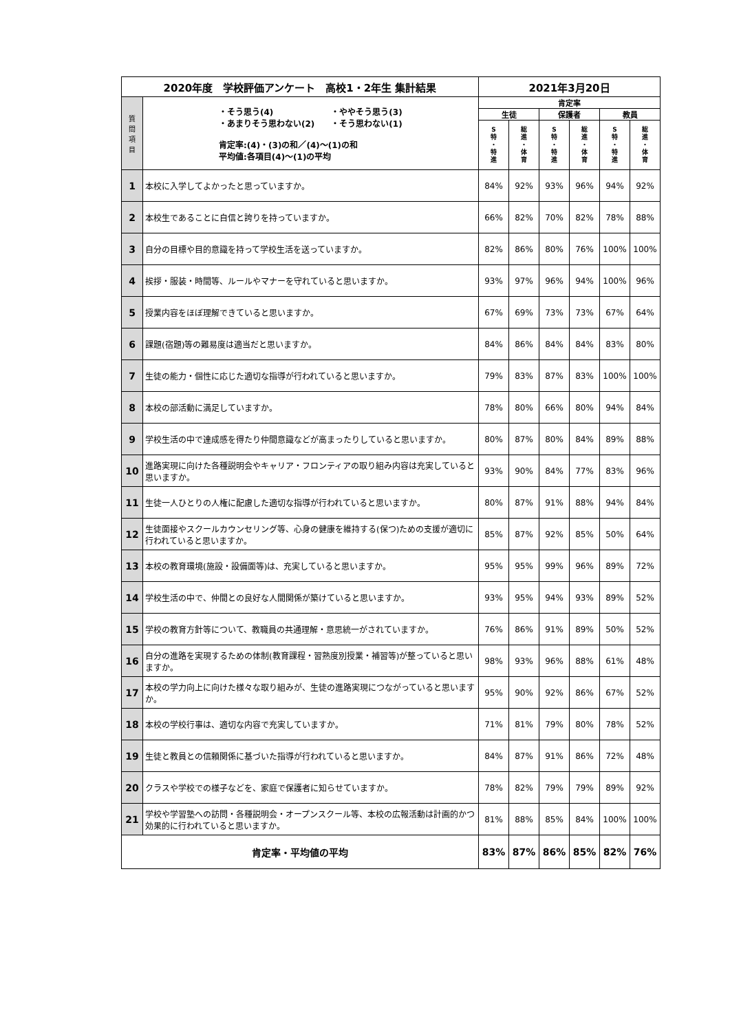| 2020年度 学校評価アンケート 高校1・2年生 集計結果 | | 2021年3月20日 | | | | | |
| --- | --- | --- | --- | --- | --- | --- | --- |
| 質 問 項 目 | ・そう思う(4) ・ややそう思う(3) ・あまりそう思わない(2) ・そう思わない(1) 肯定率:(4)・(3)の和／(4)～(1)の和 平均値:各項目(4)～(1)の平均 | 肯定率 | | | | | |
| | | 生徒 | | 保護者 | | 教員 | |
| | | S 特 ・ 特 進 | 総 進 ・ 体 育 | S 特 ・ 特 進 | 総 進 ・ 体 育 | S 特 ・ 特 進 | 総 進 ・ 体 育 |
| 1 | 本校に入学してよかったと思っていますか。 | 84% | 92% | 93% | 96% | 94% | 92% |
| 2 | 本校生であることに自信と誇りを持っていますか。 | 66% | 82% | 70% | 82% | 78% | 88% |
| 3 | 自分の目標や目的意識を持って学校生活を送っていますか。 | 82% | 86% | 80% | 76% | 100% | 100% |
| 4 | 挨拶・服装・時間等、ルールやマナーを守れていると思いますか。 | 93% | 97% | 96% | 94% | 100% | 96% |
| 5 | 授業内容をほぼ理解できていると思いますか。 | 67% | 69% | 73% | 73% | 67% | 64% |
| 6 | 課題(宿題)等の難易度は適当だと思いますか。 | 84% | 86% | 84% | 84% | 83% | 80% |
| 7 | 生徒の能力・個性に応じた適切な指導が行われていると思いますか。 | 79% | 83% | 87% | 83% | 100% | 100% |
| 8 | 本校の部活動に満足していますか。 | 78% | 80% | 66% | 80% | 94% | 84% |
| 9 | 学校生活の中で達成感を得たり仲間意識などが高まったりしていると思いますか。 | 80% | 87% | 80% | 84% | 89% | 88% |
| 10 | 進路実現に向けた各種説明会やキャリア・フロンティアの取り組み内容は充実していると思いますか。 | 93% | 90% | 84% | 77% | 83% | 96% |
| 11 | 生徒一人ひとりの人権に配慮した適切な指導が行われていると思いますか。 | 80% | 87% | 91% | 88% | 94% | 84% |
| 12 | 生徒面接やスクールカウンセリング等、心身の健康を維持する(保つ)ための支援が適切に行われていると思いますか。 | 85% | 87% | 92% | 85% | 50% | 64% |
| 13 | 本校の教育環境(施設・設備面等)は、充実していると思いますか。 | 95% | 95% | 99% | 96% | 89% | 72% |
| 14 | 学校生活の中で、仲間との良好な人間関係が築けていると思いますか。 | 93% | 95% | 94% | 93% | 89% | 52% |
| 15 | 学校の教育方針等について、教職員の共通理解・意思統一がされていますか。 | 76% | 86% | 91% | 89% | 50% | 52% |
| 16 | 自分の進路を実現するための体制(教育課程・習熟度別授業・補習等)が整っていると思いますか。 | 98% | 93% | 96% | 88% | 61% | 48% |
| 17 | 本校の学力向上に向けた様々な取り組みが、生徒の進路実現につながっていると思いますか。 | 95% | 90% | 92% | 86% | 67% | 52% |
| 18 | 本校の学校行事は、適切な内容で充実していますか。 | 71% | 81% | 79% | 80% | 78% | 52% |
| 19 | 生徒と教員との信頼関係に基づいた指導が行われていると思いますか。 | 84% | 87% | 91% | 86% | 72% | 48% |
| 20 | クラスや学校での様子などを、家庭で保護者に知らせていますか。 | 78% | 82% | 79% | 79% | 89% | 92% |
| 21 | 学校や学習塾への訪問・各種説明会・オープンスクール等、本校の広報活動は計画的かつ効果的に行われていると思いますか。 | 81% | 88% | 85% | 84% | 100% | 100% |
| 肯定率・平均値の平均 | | 83% | 87% | 86% | 85% | 82% | 76% |